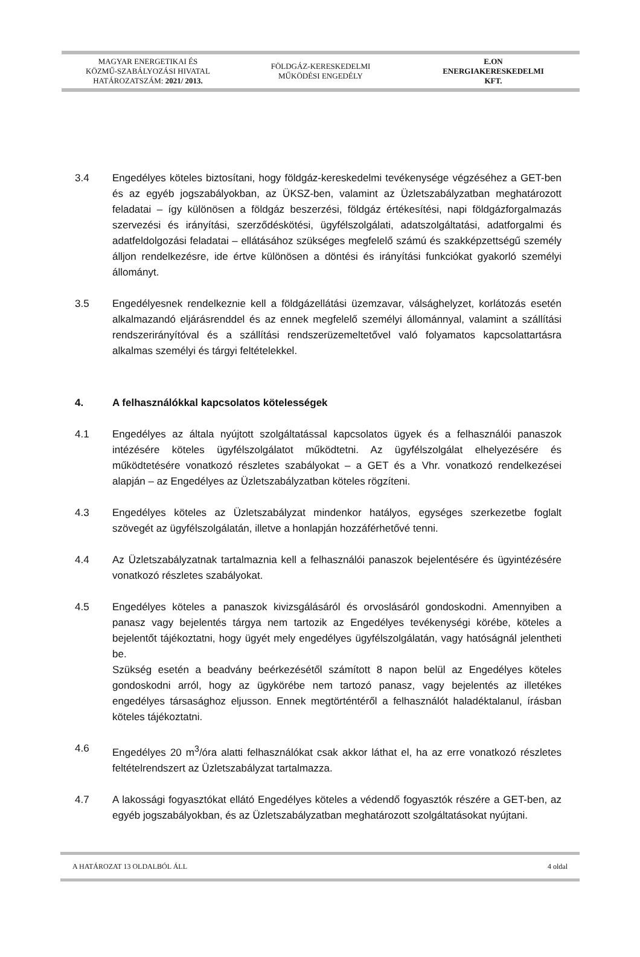MAGYAR ENERGETIKAI ÉS
KÖZMŰ-SZABÁLYOZÁSI HIVATAL
HATÁROZATSZÁM: 2021/ 2013.
FÖLDGÁZ-KERESKEDELMI
MŰKÖDÉSI ENGEDÉLY
E.ON
ENERGIAKERESKEDELMI
KFT.
3.4 Engedélyes köteles biztosítani, hogy földgáz-kereskedelmi tevékenysége végzéséhez a GET-ben és az egyéb jogszabályokban, az ÜKSZ-ben, valamint az Üzletszabályzatban meghatározott feladatai – így különösen a földgáz beszerzési, földgáz értékesítési, napi földgázforgalmazás szervezési és irányítási, szerződéskötési, ügyfélszolgálati, adatszolgáltatási, adatforgalmi és adatfeldolgozási feladatai – ellátásához szükséges megfelelő számú és szakképzettségű személy álljon rendelkezésre, ide értve különösen a döntési és irányítási funkciókat gyakorló személyi állományt.
3.5 Engedélyesnek rendelkeznie kell a földgázellátási üzemzavar, válsághelyzet, korlátozás esetén alkalmazandó eljárásrenddel és az ennek megfelelő személyi állománnyal, valamint a szállítási rendszerirányítóval és a szállítási rendszerüzemeltetővel való folyamatos kapcsolattartásra alkalmas személyi és tárgyi feltételekkel.
4. A felhasználókkal kapcsolatos kötelességek
4.1 Engedélyes az általa nyújtott szolgáltatással kapcsolatos ügyek és a felhasználói panaszok intézésére köteles ügyfélszolgálatot működtetni. Az ügyfélszolgálat elhelyezésére és működtetésére vonatkozó részletes szabályokat – a GET és a Vhr. vonatkozó rendelkezései alapján – az Engedélyes az Üzletszabályzatban köteles rögzíteni.
4.3 Engedélyes köteles az Üzletszabályzat mindenkor hatályos, egységes szerkezetbe foglalt szövegét az ügyfélszolgálatán, illetve a honlapján hozzáférhetővé tenni.
4.4 Az Üzletszabályzatnak tartalmaznia kell a felhasználói panaszok bejelentésére és ügyintézésére vonatkozó részletes szabályokat.
4.5 Engedélyes köteles a panaszok kivizsgálásáról és orvoslásáról gondoskodni. Amennyiben a panasz vagy bejelentés tárgya nem tartozik az Engedélyes tevékenységi körébe, köteles a bejelentőt tájékoztatni, hogy ügyét mely engedélyes ügyfélszolgálatán, vagy hatóságnál jelentheti be.
Szükség esetén a beadvány beérkezésétől számított 8 napon belül az Engedélyes köteles gondoskodni arról, hogy az ügykörébe nem tartozó panasz, vagy bejelentés az illetékes engedélyes társasághoz eljusson. Ennek megtörténtéről a felhasználót haladéktalanul, írásban köteles tájékoztatni.
4.6 Engedélyes 20 m<sup>3</sup>/óra alatti felhasználókat csak akkor láthat el, ha az erre vonatkozó részletes feltételrendszert az Üzletszabályzat tartalmazza.
4.7 A lakossági fogyasztókat ellátó Engedélyes köteles a védendő fogyasztók részére a GET-ben, az egyéb jogszabályokban, és az Üzletszabályzatban meghatározott szolgáltatásokat nyújtani.
A HATÁROZAT 13 OLDALBÓL ÁLL 4 oldal